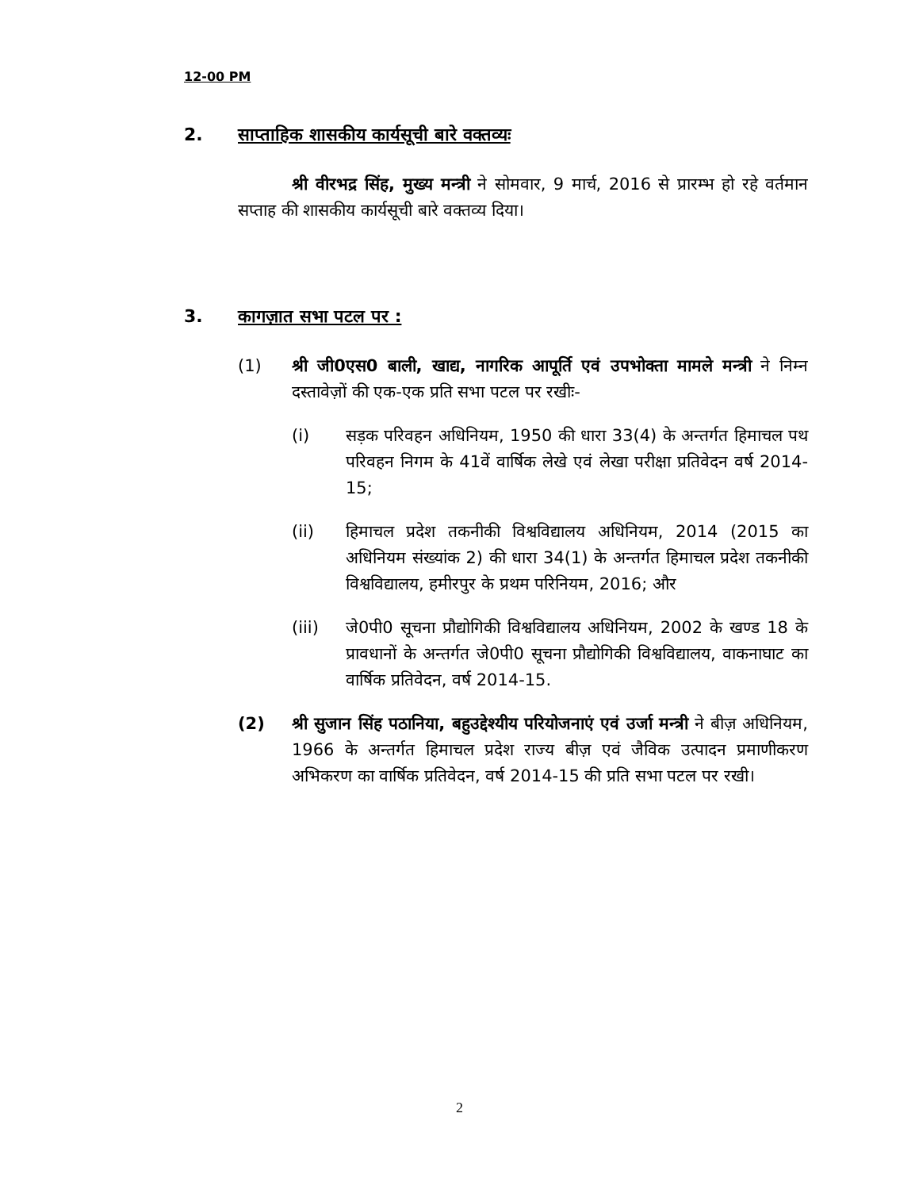12-00 PM
2. साप्ताहिक शासकीय कार्यसूची बारे वक्तव्यः
श्री वीरभद्र सिंह, मुख्य मन्त्री ने सोमवार, 9 मार्च, 2016 से प्रारम्भ हो रहे वर्तमान सप्ताह की शासकीय कार्यसूची बारे वक्तव्य दिया।
3. कागज़ात सभा पटल पर :
(1) श्री जी0एस0 बाली, खाद्य, नागरिक आपूर्ति एवं उपभोक्ता मामले मन्त्री ने निम्न दस्तावेज़ों की एक-एक प्रति सभा पटल पर रखीः-
(i) सड़क परिवहन अधिनियम, 1950 की धारा 33(4) के अन्तर्गत हिमाचल पथ परिवहन निगम के 41वें वार्षिक लेखे एवं लेखा परीक्षा प्रतिवेदन वर्ष 2014-15;
(ii) हिमाचल प्रदेश तकनीकी विश्वविद्यालय अधिनियम, 2014 (2015 का अधिनियम संख्यांक 2) की धारा 34(1) के अन्तर्गत हिमाचल प्रदेश तकनीकी विश्वविद्यालय, हमीरपुर के प्रथम परिनियम, 2016; और
(iii) जे0पी0 सूचना प्रौद्योगिकी विश्वविद्यालय अधिनियम, 2002 के खण्ड 18 के प्रावधानों के अन्तर्गत जे0पी0 सूचना प्रौद्योगिकी विश्वविद्यालय, वाकनाघाट का वार्षिक प्रतिवेदन, वर्ष 2014-15.
(2) श्री सुजान सिंह पठानिया, बहुउद्देश्यीय परियोजनाएं एवं उर्जा मन्त्री ने बीज़ अधिनियम, 1966 के अन्तर्गत हिमाचल प्रदेश राज्य बीज़ एवं जैविक उत्पादन प्रमाणीकरण अभिकरण का वार्षिक प्रतिवेदन, वर्ष 2014-15 की प्रति सभा पटल पर रखी।
2